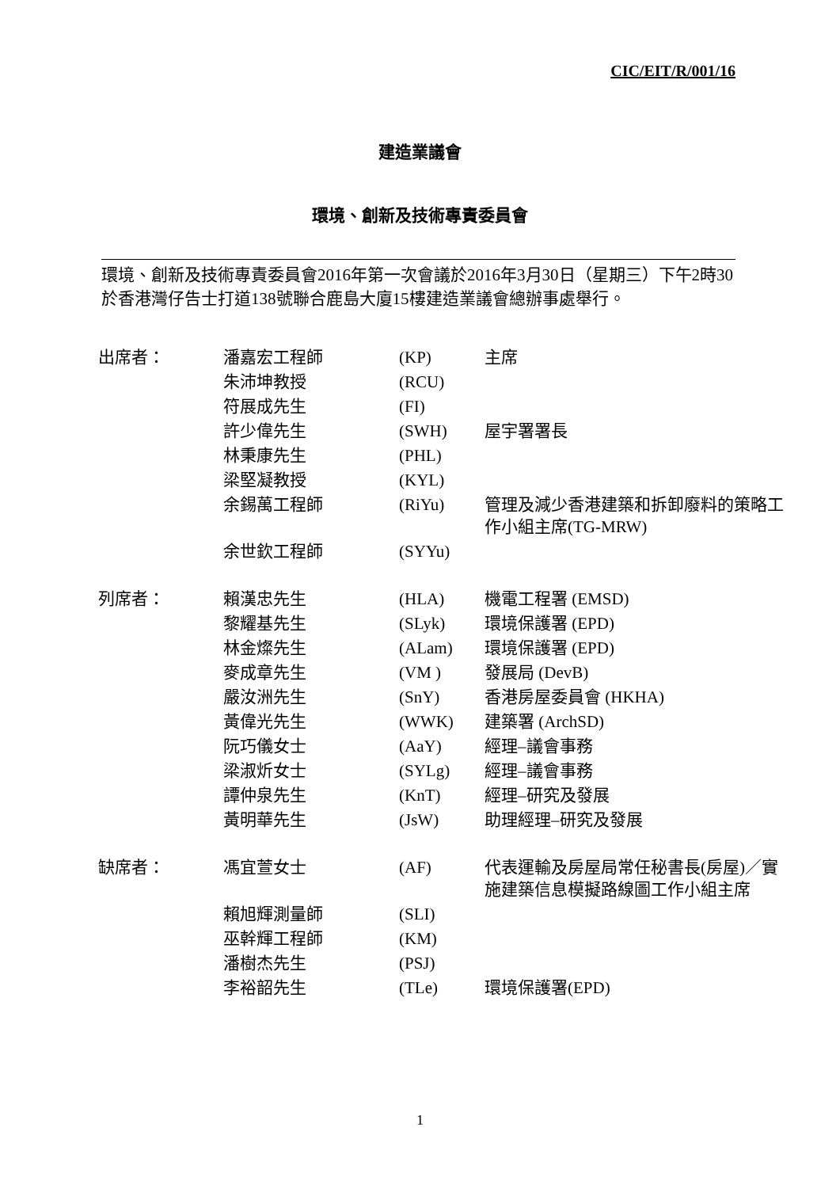CIC/EIT/R/001/16
建造業議會
環境、創新及技術專責委員會
環境、創新及技術專責委員會2016年第一次會議於2016年3月30日（星期三）下午2時30於香港灣仔告士打道138號聯合鹿島大廈15樓建造業議會總辦事處舉行。
| 出席者： | 潘嘉宏工程師 | (KP) | 主席 |
| | 朱沛坤教授 | (RCU) | |
| | 符展成先生 | (FI) | |
| | 許少偉先生 | (SWH) | 屋宇署署長 |
| | 林秉康先生 | (PHL) | |
| | 梁堅凝教授 | (KYL) | |
| | 余錫萬工程師 | (RiYu) | 管理及減少香港建築和拆卸廢料的策略工作小組主席(TG-MRW) |
| | 余世欽工程師 | (SYYu) | |
| 列席者： | 賴漢忠先生 | (HLA) | 機電工程署 (EMSD) |
| | 黎耀基先生 | (SLyk) | 環境保護署 (EPD) |
| | 林金燦先生 | (ALam) | 環境保護署 (EPD) |
| | 麥成章先生 | (VM ) | 發展局 (DevB) |
| | 嚴汝洲先生 | (SnY) | 香港房屋委員會 (HKHA) |
| | 黃偉光先生 | (WWK) | 建築署 (ArchSD) |
| | 阮巧儀女士 | (AaY) | 經理–議會事務 |
| | 梁淑炘女士 | (SYLg) | 經理–議會事務 |
| | 譚仲泉先生 | (KnT) | 經理–研究及發展 |
| | 黃明華先生 | (JsW) | 助理經理–研究及發展 |
| 缺席者： | 馮宜萱女士 | (AF) | 代表運輸及房屋局常任秘書長(房屋)／實施建築信息模擬路線圖工作小組主席 |
| | 賴旭輝測量師 | (SLI) | |
| | 巫幹輝工程師 | (KM) | |
| | 潘樹杰先生 | (PSJ) | |
| | 李裕韶先生 | (TLe) | 環境保護署(EPD) |
1